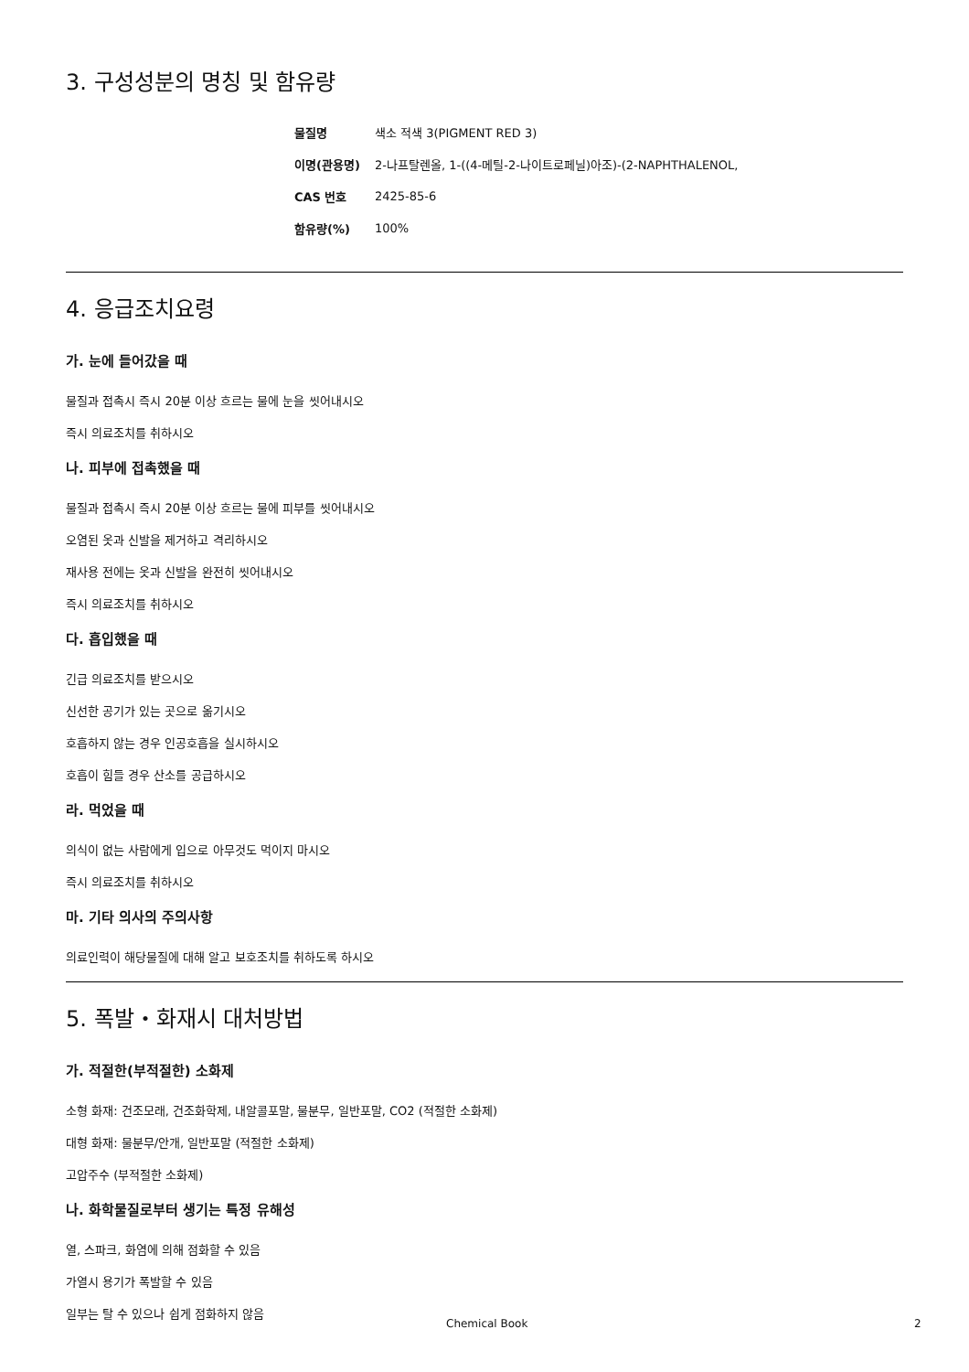3. 구성성분의 명칭 및 함유량
| 물질명 | 색소 적색 3(PIGMENT RED 3) |
| 이명(관용명) | 2-나프탈렌올, 1-((4-메틸-2-나이트로페닐)아조)-(2-NAPHTHALENOL, |
| CAS 번호 | 2425-85-6 |
| 함유량(%) | 100% |
4. 응급조치요령
가. 눈에 들어갔을 때
물질과 접촉시 즉시 20분 이상 흐르는 물에 눈을 씻어내시오
즉시 의료조치를 취하시오
나. 피부에 접촉했을 때
물질과 접촉시 즉시 20분 이상 흐르는 물에 피부를 씻어내시오
오염된 옷과 신발을 제거하고 격리하시오
재사용 전에는 옷과 신발을 완전히 씻어내시오
즉시 의료조치를 취하시오
다. 흡입했을 때
긴급 의료조치를 받으시오
신선한 공기가 있는 곳으로 옮기시오
호흡하지 않는 경우 인공호흡을 실시하시오
호흡이 힘들 경우 산소를 공급하시오
라. 먹었을 때
의식이 없는 사람에게 입으로 아무것도 먹이지 마시오
즉시 의료조치를 취하시오
마. 기타 의사의 주의사항
의료인력이 해당물질에 대해 알고 보호조치를 취하도록 하시오
5. 폭발・화재시 대처방법
가. 적절한(부적절한) 소화제
소형 화재: 건조모래, 건조화학제, 내알콜포말, 물분무, 일반포말, CO2 (적절한 소화제)
대형 화재: 물분무/안개, 일반포말 (적절한 소화제)
고압주수 (부적절한 소화제)
나. 화학물질로부터 생기는 특정 유해성
열, 스파크, 화염에 의해 점화할 수 있음
가열시 용기가 폭발할 수 있음
일부는 탈 수 있으나 쉽게 점화하지 않음
Chemical Book 2